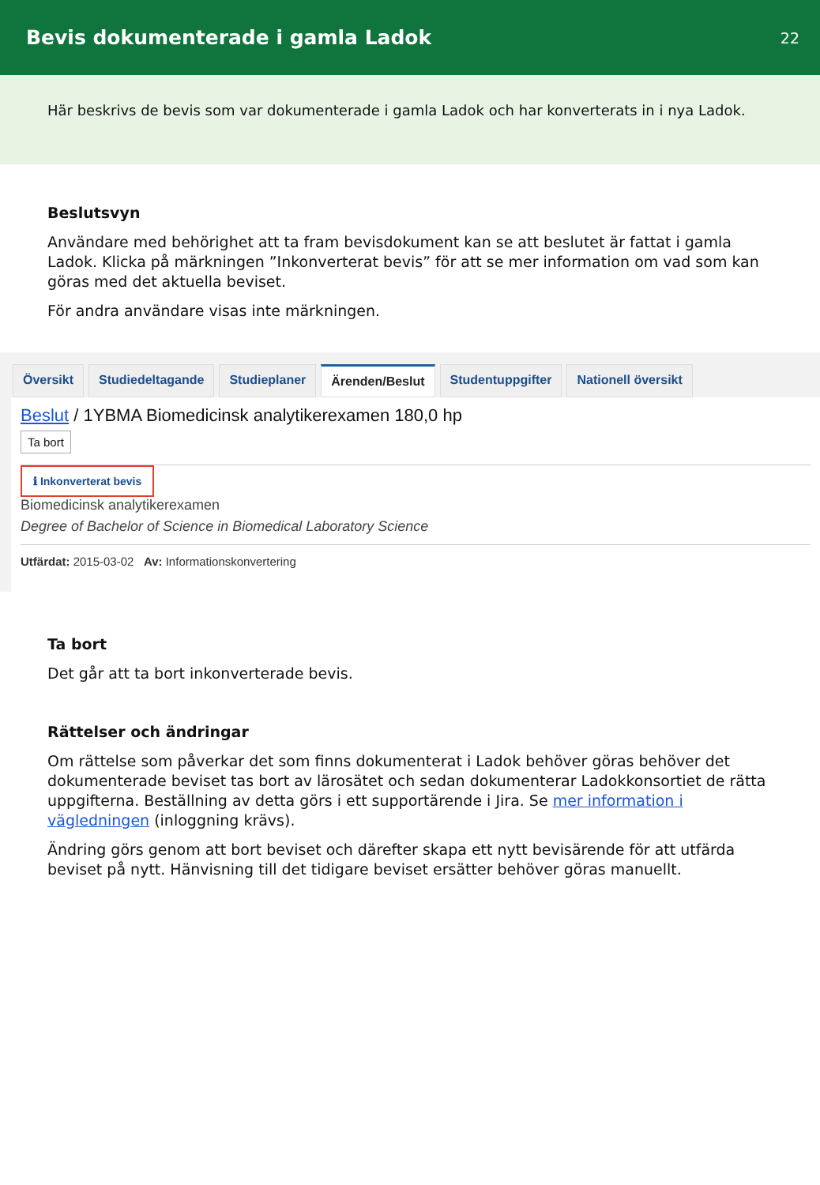Bevis dokumenterade i gamla Ladok
22
Här beskrivs de bevis som var dokumenterade i gamla Ladok och har konverterats in i nya Ladok.
Beslutsvyn
Användare med behörighet att ta fram bevisdokument kan se att beslutet är fattat i gamla Ladok. Klicka på märkningen ”Inkonverterat bevis” för att se mer information om vad som kan göras med det aktuella beviset.
För andra användare visas inte märkningen.
Översikt Studiedeltagande Studieplaner Ärenden/Beslut Studentuppgifter Nationell översikt
Beslut / 1YBMA Biomedicinsk analytikerexamen 180,0 hp
Ta bort ℹ Inkonverterat bevis
Biomedicinsk analytikerexamen
Degree of Bachelor of Science in Biomedical Laboratory Science
Utfärdat: 2015-03-02 Av: Informationskonvertering
Ta bort
Det går att ta bort inkonverterade bevis.
Rättelser och ändringar
Om rättelse som påverkar det som finns dokumenterat i Ladok behöver göras behöver det dokumenterade beviset tas bort av lärosätet och sedan dokumenterar Ladokkonsortiet de rätta uppgifterna. Beställning av detta görs i ett supportärende i Jira. Se mer information i vägledningen (inloggning krävs).
Ändring görs genom att bort beviset och därefter skapa ett nytt bevisärende för att utfärda beviset på nytt. Hänvisning till det tidigare beviset ersätter behöver göras manuellt.